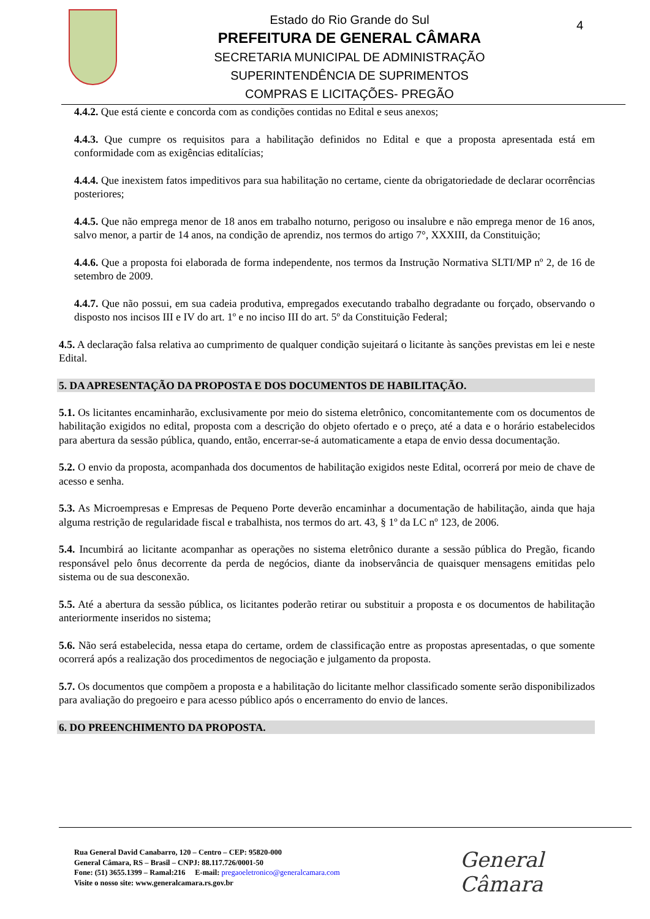Estado do Rio Grande do Sul
PREFEITURA DE GENERAL CÂMARA
SECRETARIA MUNICIPAL DE ADMINISTRAÇÃO
SUPERINTENDÊNCIA DE SUPRIMENTOS
COMPRAS E LICITAÇÕES- PREGÃO
4
4.4.2. Que está ciente e concorda com as condições contidas no Edital e seus anexos;
4.4.3. Que cumpre os requisitos para a habilitação definidos no Edital e que a proposta apresentada está em conformidade com as exigências editalícias;
4.4.4. Que inexistem fatos impeditivos para sua habilitação no certame, ciente da obrigatoriedade de declarar ocorrências posteriores;
4.4.5. Que não emprega menor de 18 anos em trabalho noturno, perigoso ou insalubre e não emprega menor de 16 anos, salvo menor, a partir de 14 anos, na condição de aprendiz, nos termos do artigo 7°, XXXIII, da Constituição;
4.4.6. Que a proposta foi elaborada de forma independente, nos termos da Instrução Normativa SLTI/MP nº 2, de 16 de setembro de 2009.
4.4.7. Que não possui, em sua cadeia produtiva, empregados executando trabalho degradante ou forçado, observando o disposto nos incisos III e IV do art. 1º e no inciso III do art. 5º da Constituição Federal;
4.5. A declaração falsa relativa ao cumprimento de qualquer condição sujeitará o licitante às sanções previstas em lei e neste Edital.
5. DA APRESENTAÇÃO DA PROPOSTA E DOS DOCUMENTOS DE HABILITAÇÃO.
5.1. Os licitantes encaminharão, exclusivamente por meio do sistema eletrônico, concomitantemente com os documentos de habilitação exigidos no edital, proposta com a descrição do objeto ofertado e o preço, até a data e o horário estabelecidos para abertura da sessão pública, quando, então, encerrar-se-á automaticamente a etapa de envio dessa documentação.
5.2. O envio da proposta, acompanhada dos documentos de habilitação exigidos neste Edital, ocorrerá por meio de chave de acesso e senha.
5.3. As Microempresas e Empresas de Pequeno Porte deverão encaminhar a documentação de habilitação, ainda que haja alguma restrição de regularidade fiscal e trabalhista, nos termos do art. 43, § 1º da LC nº 123, de 2006.
5.4. Incumbirá ao licitante acompanhar as operações no sistema eletrônico durante a sessão pública do Pregão, ficando responsável pelo ônus decorrente da perda de negócios, diante da inobservância de quaisquer mensagens emitidas pelo sistema ou de sua desconexão.
5.5. Até a abertura da sessão pública, os licitantes poderão retirar ou substituir a proposta e os documentos de habilitação anteriormente inseridos no sistema;
5.6. Não será estabelecida, nessa etapa do certame, ordem de classificação entre as propostas apresentadas, o que somente ocorrerá após a realização dos procedimentos de negociação e julgamento da proposta.
5.7. Os documentos que compõem a proposta e a habilitação do licitante melhor classificado somente serão disponibilizados para avaliação do pregoeiro e para acesso público após o encerramento do envio de lances.
6. DO PREENCHIMENTO DA PROPOSTA.
Rua General David Canabarro, 120 – Centro – CEP: 95820-000
General Câmara, RS – Brasil – CNPJ: 88.117.726/0001-50
Fone: (51) 3655.1399 – Ramal:216 E-mail: pregaoeletronico@generalcamara.com
Visite o nosso site: www.generalcamara.rs.gov.br
General Câmara